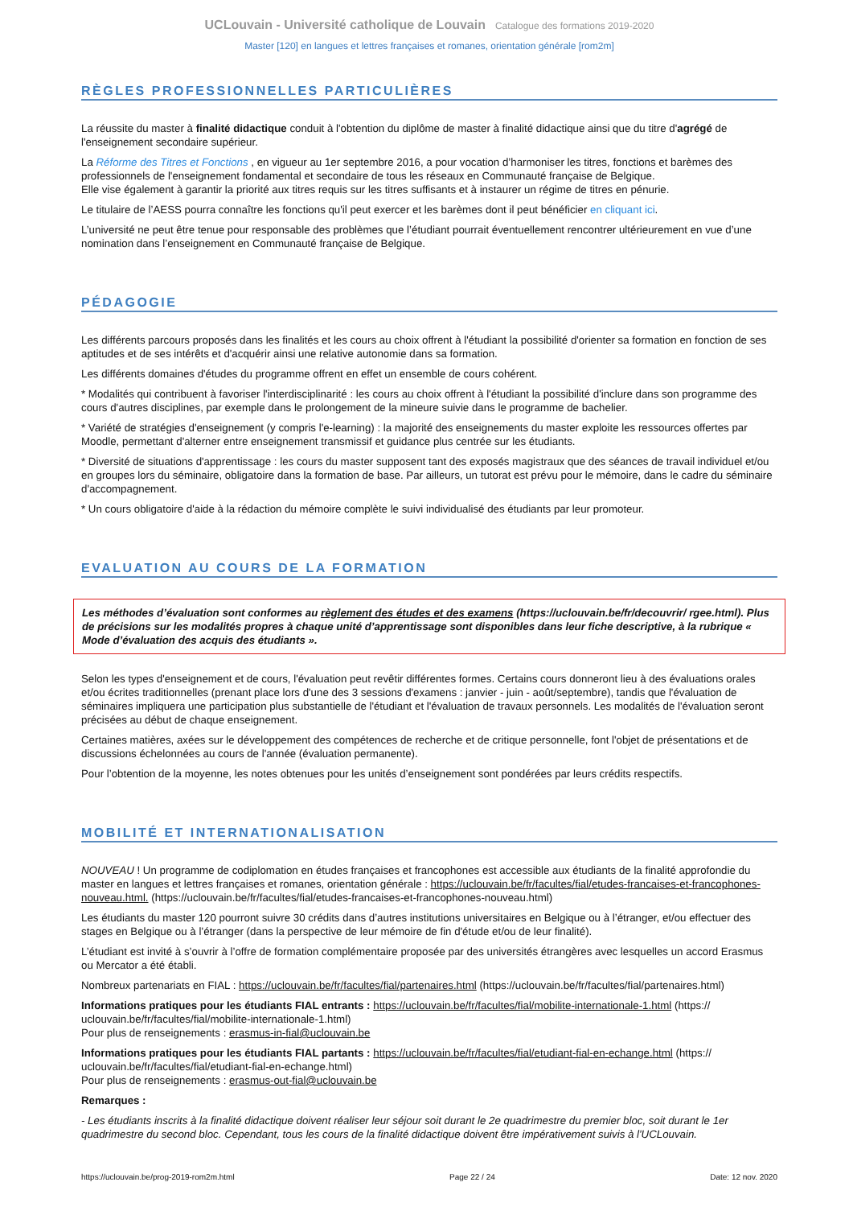UCLouvain - Université catholique de Louvain Catalogue des formations 2019-2020
Master [120] en langues et lettres françaises et romanes, orientation générale [rom2m]
RÈGLES PROFESSIONNELLES PARTICULIÈRES
La réussite du master à finalité didactique conduit à l'obtention du diplôme de master à finalité didactique ainsi que du titre d'agrégé de l'enseignement secondaire supérieur.
La Réforme des Titres et Fonctions , en vigueur au 1er septembre 2016, a pour vocation d’harmoniser les titres, fonctions et barèmes des professionnels de l'enseignement fondamental et secondaire de tous les réseaux en Communauté française de Belgique.
Elle vise également à garantir la priorité aux titres requis sur les titres suffisants et à instaurer un régime de titres en pénurie.
Le titulaire de l’AESS pourra connaître les fonctions qu'il peut exercer et les barèmes dont il peut bénéficier en cliquant ici.
L’université ne peut être tenue pour responsable des problèmes que l’étudiant pourrait éventuellement rencontrer ultérieurement en vue d’une nomination dans l’enseignement en Communauté française de Belgique.
PÉDAGOGIE
Les différents parcours proposés dans les finalités et les cours au choix offrent à l'étudiant la possibilité d'orienter sa formation en fonction de ses aptitudes et de ses intérêts et d'acquérir ainsi une relative autonomie dans sa formation.
Les différents domaines d'études du programme offrent en effet un ensemble de cours cohérent.
* Modalités qui contribuent à favoriser l'interdisciplinarité : les cours au choix offrent à l'étudiant la possibilité d'inclure dans son programme des cours d'autres disciplines, par exemple dans le prolongement de la mineure suivie dans le programme de bachelier.
* Variété de stratégies d'enseignement (y compris l'e-learning) : la majorité des enseignements du master exploite les ressources offertes par Moodle, permettant d'alterner entre enseignement transmissif et guidance plus centrée sur les étudiants.
* Diversité de situations d'apprentissage : les cours du master supposent tant des exposés magistraux que des séances de travail individuel et/ou en groupes lors du séminaire, obligatoire dans la formation de base. Par ailleurs, un tutorat est prévu pour le mémoire, dans le cadre du séminaire d'accompagnement.
* Un cours obligatoire d'aide à la rédaction du mémoire complète le suivi individualisé des étudiants par leur promoteur.
EVALUATION AU COURS DE LA FORMATION
Les méthodes d’évaluation sont conformes au règlement des études et des examens (https://uclouvain.be/fr/decouvrir/ rgee.html). Plus de précisions sur les modalités propres à chaque unité d’apprentissage sont disponibles dans leur fiche descriptive, à la rubrique « Mode d’évaluation des acquis des étudiants ».
Selon les types d'enseignement et de cours, l'évaluation peut revêtir différentes formes. Certains cours donneront lieu à des évaluations orales et/ou écrites traditionnelles (prenant place lors d'une des 3 sessions d'examens : janvier - juin - août/septembre), tandis que l'évaluation de séminaires impliquera une participation plus substantielle de l'étudiant et l'évaluation de travaux personnels. Les modalités de l'évaluation seront précisées au début de chaque enseignement.
Certaines matières, axées sur le développement des compétences de recherche et de critique personnelle, font l'objet de présentations et de discussions échelonnées au cours de l'année (évaluation permanente).
Pour l’obtention de la moyenne, les notes obtenues pour les unités d’enseignement sont pondérées par leurs crédits respectifs.
MOBILITÉ ET INTERNATIONALISATION
NOUVEAU ! Un programme de codiplomation en études françaises et francophones est accessible aux étudiants de la finalité approfondie du master en langues et lettres françaises et romanes, orientation générale : https://uclouvain.be/fr/facultes/fial/etudes-francaises-et-francophones-nouveau.html. (https://uclouvain.be/fr/facultes/fial/etudes-francaises-et-francophones-nouveau.html)
Les étudiants du master 120 pourront suivre 30 crédits dans d’autres institutions universitaires en Belgique ou à l’étranger, et/ou effectuer des stages en Belgique ou à l’étranger (dans la perspective de leur mémoire de fin d'étude et/ou de leur finalité).
L’étudiant est invité à s’ouvrir à l’offre de formation complémentaire proposée par des universités étrangères avec lesquelles un accord Erasmus ou Mercator a été établi.
Nombreux partenariats en FIAL : https://uclouvain.be/fr/facultes/fial/partenaires.html (https://uclouvain.be/fr/facultes/fial/partenaires.html)
Informations pratiques pour les étudiants FIAL entrants : https://uclouvain.be/fr/facultes/fial/mobilite-internationale-1.html (https:// uclouvain.be/fr/facultes/fial/mobilite-internationale-1.html)
Pour plus de renseignements : erasmus-in-fial@uclouvain.be
Informations pratiques pour les étudiants FIAL partants : https://uclouvain.be/fr/facultes/fial/etudiant-fial-en-echange.html (https:// uclouvain.be/fr/facultes/fial/etudiant-fial-en-echange.html)
Pour plus de renseignements : erasmus-out-fial@uclouvain.be
Remarques :
- Les étudiants inscrits à la finalité didactique doivent réaliser leur séjour soit durant le 2e quadrimestre du premier bloc, soit durant le 1er quadrimestre du second bloc. Cependant, tous les cours de la finalité didactique doivent être impérativement suivis à l'UCLouvain.
https://uclouvain.be/prog-2019-rom2m.html Page 22 / 24 Date: 12 nov. 2020